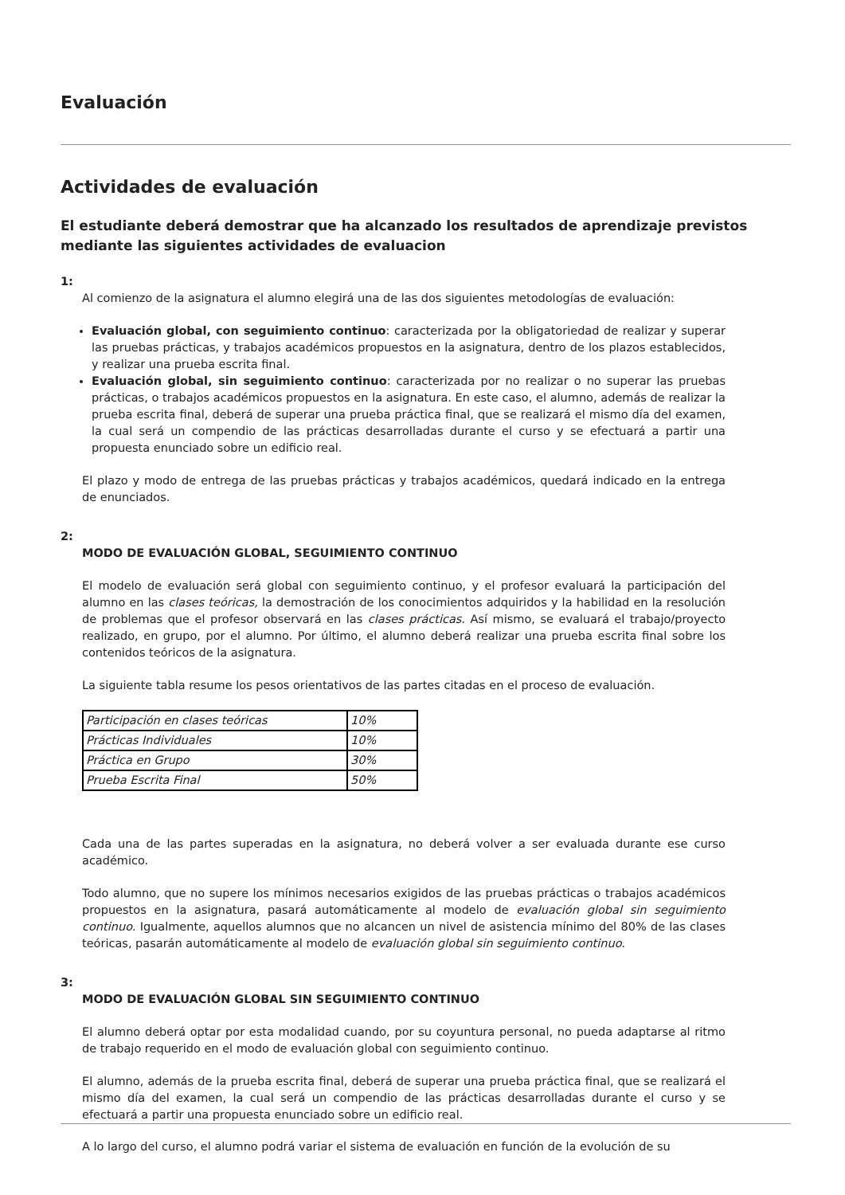Evaluación
Actividades de evaluación
El estudiante deberá demostrar que ha alcanzado los resultados de aprendizaje previstos mediante las siguientes actividades de evaluacion
1:
Al comienzo de la asignatura el alumno elegirá una de las dos siguientes metodologías de evaluación:
Evaluación global, con seguimiento continuo: caracterizada por la obligatoriedad de realizar y superar las pruebas prácticas, y trabajos académicos propuestos en la asignatura, dentro de los plazos establecidos, y realizar una prueba escrita final.
Evaluación global, sin seguimiento continuo: caracterizada por no realizar o no superar las pruebas prácticas, o trabajos académicos propuestos en la asignatura. En este caso, el alumno, además de realizar la prueba escrita final, deberá de superar una prueba práctica final, que se realizará el mismo día del examen, la cual será un compendio de las prácticas desarrolladas durante el curso y se efectuará a partir una propuesta enunciado sobre un edificio real.
El plazo y modo de entrega de las pruebas prácticas y trabajos académicos, quedará indicado en la entrega de enunciados.
2:
MODO DE EVALUACIÓN GLOBAL, SEGUIMIENTO CONTINUO
El modelo de evaluación será global con seguimiento continuo, y el profesor evaluará la participación del alumno en las clases teóricas, la demostración de los conocimientos adquiridos y la habilidad en la resolución de problemas que el profesor observará en las clases prácticas. Así mismo, se evaluará el trabajo/proyecto realizado, en grupo, por el alumno. Por último, el alumno deberá realizar una prueba escrita final sobre los contenidos teóricos de la asignatura.
La siguiente tabla resume los pesos orientativos de las partes citadas en el proceso de evaluación.
| Participación en clases teóricas | 10% |
| Prácticas Individuales | 10% |
| Práctica en Grupo | 30% |
| Prueba Escrita Final | 50% |
Cada una de las partes superadas en la asignatura, no deberá volver a ser evaluada durante ese curso académico.
Todo alumno, que no supere los mínimos necesarios exigidos de las pruebas prácticas o trabajos académicos propuestos en la asignatura, pasará automáticamente al modelo de evaluación global sin seguimiento continuo. Igualmente, aquellos alumnos que no alcancen un nivel de asistencia mínimo del 80% de las clases teóricas, pasarán automáticamente al modelo de evaluación global sin seguimiento continuo.
3:
MODO DE EVALUACIÓN GLOBAL SIN SEGUIMIENTO CONTINUO
El alumno deberá optar por esta modalidad cuando, por su coyuntura personal, no pueda adaptarse al ritmo de trabajo requerido en el modo de evaluación global con seguimiento continuo.
El alumno, además de la prueba escrita final, deberá de superar una prueba práctica final, que se realizará el mismo día del examen, la cual será un compendio de las prácticas desarrolladas durante el curso y se efectuará a partir una propuesta enunciado sobre un edificio real.
A lo largo del curso, el alumno podrá variar el sistema de evaluación en función de la evolución de su